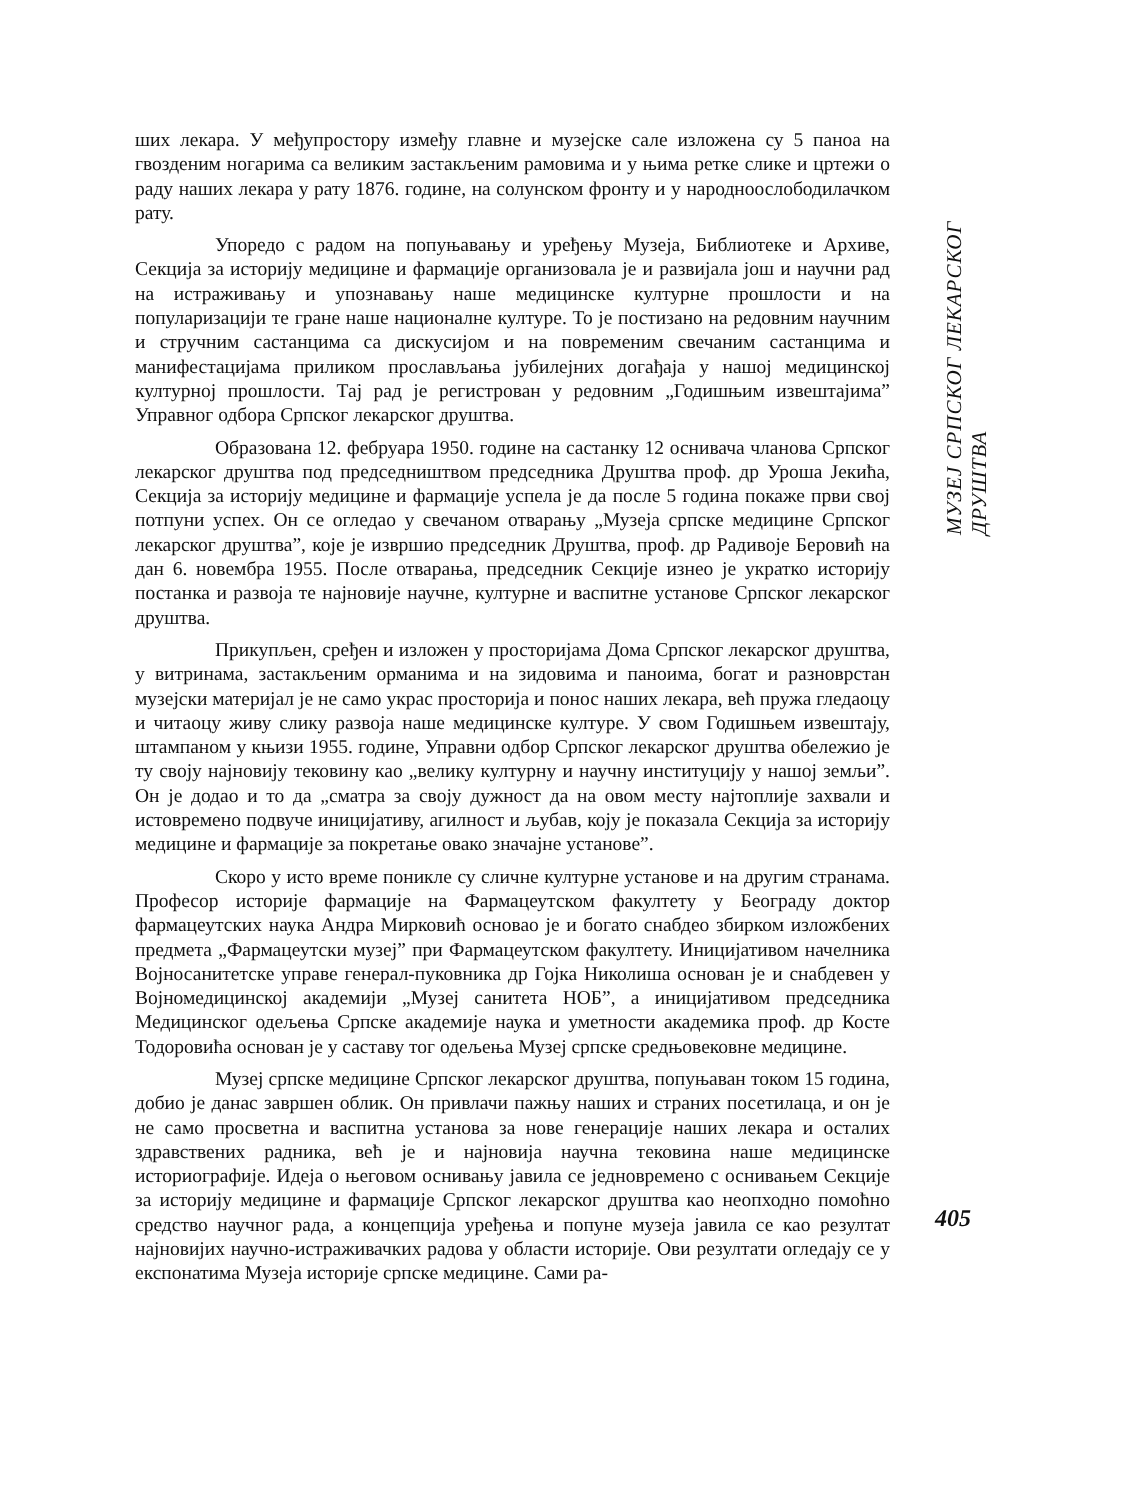ших лекара. У међупростору између главне и музејске сале изложена су 5 паноа на гвозденим ногарима са великим застакљеним рамовима и у њима ретке слике и цртежи о раду наших лекара у рату 1876. године, на солунском фронту и у народноослободилачком рату.
Упоредо с радом на попуњавању и уређењу Музеја, Библиотеке и Архиве, Секција за историју медицине и фармације организовала је и развијала још и научни рад на истраживању и упознавању наше медицинске културне прошлости и на популаризацији те гране наше националне културе. То је постизано на редовним научним и стручним састанцима са дискусијом и на повременим свечаним састанцима и манифестацијама приликом прослављања јубилејних догађаја у нашој медицинској културној прошлости. Тај рад је регистрован у редовним „Годишњим извештајима” Управног одбора Српског лекарског друштва.
Образована 12. фебруара 1950. године на састанку 12 оснивача чланова Српског лекарског друштва под председништвом председника Друштва проф. др Уроша Јекића, Секција за историју медицине и фармације успела је да после 5 година покаже први свој потпуни успех. Он се огледао у свечаном отварању „Музеја српске медицине Српског лекарског друштва”, које је извршио председник Друштва, проф. др Радивоје Беровић на дан 6. новембра 1955. После отварања, председник Секције изнео је укратко историју постанка и развоја те најновије научне, културне и васпитне установе Српског лекарског друштва.
Прикупљен, сређен и изложен у просторијама Дома Српског лекарског друштва, у витринама, застакљеним орманима и на зидовима и паноима, богат и разноврстан музејски материјал је не само украс просторија и понос наших лекара, већ пружа гледаоцу и читаоцу живу слику развоја наше медицинске културе. У свом Годишњем извештају, штампаном у књизи 1955. године, Управни одбор Српског лекарског друштва обележио је ту своју најновију тековину као „велику културну и научну институцију у нашој земљи”. Он је додао и то да „сматра за своју дужност да на овом месту најтоплије захвали и истовремено подвуче иницијативу, агилност и љубав, коју је показала Секција за историју медицине и фармације за покретање овако значајне установе”.
Скоро у исто време поникле су сличне културне установе и на другим странама. Професор историје фармације на Фармацеутском факултету у Београду доктор фармацеутских наука Андра Мирковић основао је и богато снабдео збирком изложбених предмета „Фармацеутски музеј” при Фармацеутском факултету. Иницијативом начелника Војносанитетске управе генерал-пуковника др Гојка Николиша основан је и снабдевен у Војномедицинској академији „Музеј санитета НОБ”, а иницијативом председника Медицинског одељења Српске академије наука и уметности академика проф. др Косте Тодоровића основан је у саставу тог одељења Музеј српске средњовековне медицине.
Музеј српске медицине Српског лекарског друштва, попуњаван током 15 година, добио је данас завршен облик. Он привлачи пажњу наших и страних посетилаца, и он је не само просветна и васпитна установа за нове генерације наших лекара и осталих здравствених радника, већ је и најновија научна тековина наше медицинске историографије. Идеја о његовом оснивању јавила се једновремено с оснивањем Секције за историју медицине и фармације Српског лекарског друштва као неопходно помоћно средство научног рада, а концепција уређења и попуне музеја јавила се као резултат најновијих научно-истраживачких радова у области историје. Ови резултати огледају се у експонатима Музеја историје српске медицине. Сами ра-
МУЗЕЈ СРПСКОГ ЛЕКАРСКОГ ДРУШТВА
405